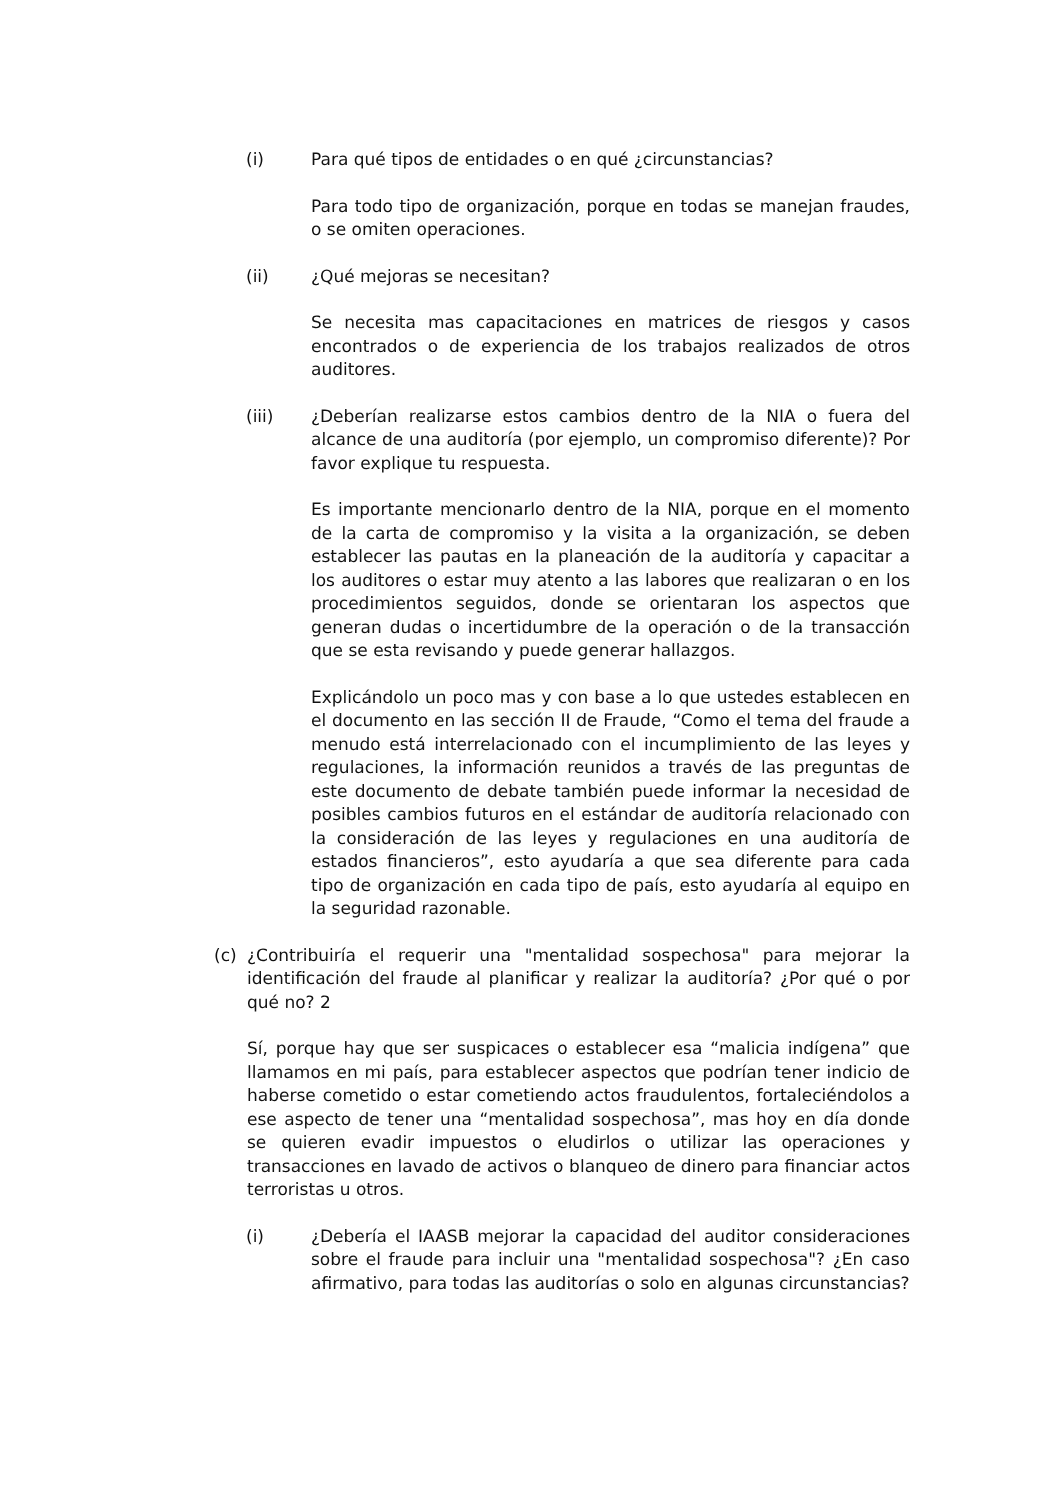(i) Para qué tipos de entidades o en qué ¿circunstancias?
Para todo tipo de organización, porque en todas se manejan fraudes, o se omiten operaciones.
(ii) ¿Qué mejoras se necesitan?
Se necesita mas capacitaciones en matrices de riesgos y casos encontrados o de experiencia de los trabajos realizados de otros auditores.
(iii) ¿Deberían realizarse estos cambios dentro de la NIA o fuera del alcance de una auditoría (por ejemplo, un compromiso diferente)? Por favor explique tu respuesta.
Es importante mencionarlo dentro de la NIA, porque en el momento de la carta de compromiso y la visita a la organización, se deben establecer las pautas en la planeación de la auditoría y capacitar a los auditores o estar muy atento a las labores que realizaran o en los procedimientos seguidos, donde se orientaran los aspectos que generan dudas o incertidumbre de la operación o de la transacción que se esta revisando y puede generar hallazgos.
Explicándolo un poco mas y con base a lo que ustedes establecen en el documento en las sección II de Fraude, “Como el tema del fraude a menudo está interrelacionado con el incumplimiento de las leyes y regulaciones, la información reunidos a través de las preguntas de este documento de debate también puede informar la necesidad de posibles cambios futuros en el estándar de auditoría relacionado con la consideración de las leyes y regulaciones en una auditoría de estados financieros”, esto ayudaría a que sea diferente para cada tipo de organización en cada tipo de país, esto ayudaría al equipo en la seguridad razonable.
(c) ¿Contribuiría el requerir una "mentalidad sospechosa" para mejorar la identificación del fraude al planificar y realizar la auditoría? ¿Por qué o por qué no? 2
Sí, porque hay que ser suspicaces o establecer esa “malicia indígena” que llamamos en mi país, para establecer aspectos que podrían tener indicio de haberse cometido o estar cometiendo actos fraudulentos, fortaleciéndolos a ese aspecto de tener una “mentalidad sospechosa”, mas hoy en día donde se quieren evadir impuestos o eludirlos o utilizar las operaciones y transacciones en lavado de activos o blanqueo de dinero para financiar actos terroristas u otros.
(i) ¿Debería el IAASB mejorar la capacidad del auditor consideraciones sobre el fraude para incluir una "mentalidad sospechosa"? ¿En caso afirmativo, para todas las auditorías o solo en algunas circunstancias?